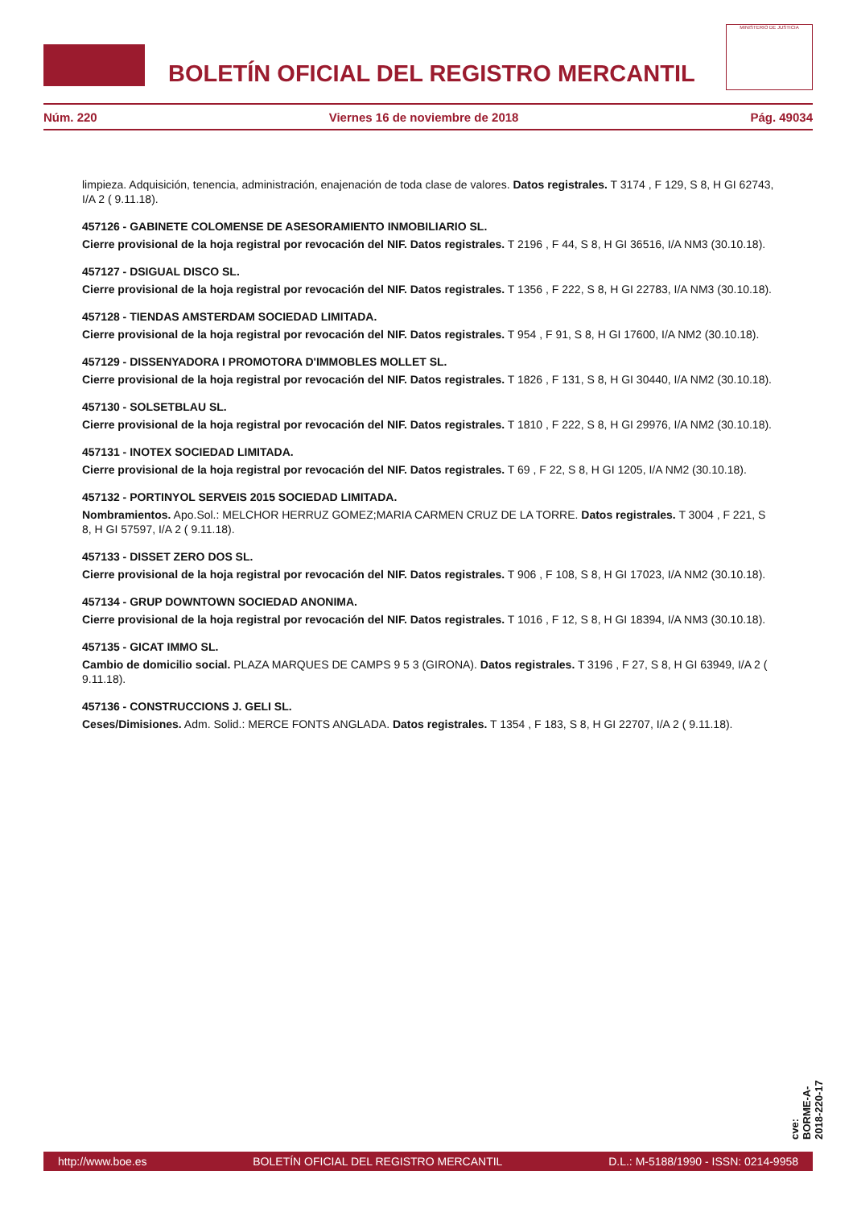BOLETÍN OFICIAL DEL REGISTRO MERCANTIL
MINISTERIO DE JUSTICIA
Núm. 220 Viernes 16 de noviembre de 2018 Pág. 49034
limpieza. Adquisición, tenencia, administración, enajenación de toda clase de valores. Datos registrales. T 3174 , F 129, S 8, H GI 62743, I/A 2 ( 9.11.18).
457126 - GABINETE COLOMENSE DE ASESORAMIENTO INMOBILIARIO SL.
Cierre provisional de la hoja registral por revocación del NIF. Datos registrales. T 2196 , F 44, S 8, H GI 36516, I/A NM3 (30.10.18).
457127 - DSIGUAL DISCO SL.
Cierre provisional de la hoja registral por revocación del NIF. Datos registrales. T 1356 , F 222, S 8, H GI 22783, I/A NM3 (30.10.18).
457128 - TIENDAS AMSTERDAM SOCIEDAD LIMITADA.
Cierre provisional de la hoja registral por revocación del NIF. Datos registrales. T 954 , F 91, S 8, H GI 17600, I/A NM2 (30.10.18).
457129 - DISSENYADORA I PROMOTORA D'IMMOBLES MOLLET SL.
Cierre provisional de la hoja registral por revocación del NIF. Datos registrales. T 1826 , F 131, S 8, H GI 30440, I/A NM2 (30.10.18).
457130 - SOLSETBLAU SL.
Cierre provisional de la hoja registral por revocación del NIF. Datos registrales. T 1810 , F 222, S 8, H GI 29976, I/A NM2 (30.10.18).
457131 - INOTEX SOCIEDAD LIMITADA.
Cierre provisional de la hoja registral por revocación del NIF. Datos registrales. T 69 , F 22, S 8, H GI 1205, I/A NM2 (30.10.18).
457132 - PORTINYOL SERVEIS 2015 SOCIEDAD LIMITADA.
Nombramientos. Apo.Sol.: MELCHOR HERRUZ GOMEZ;MARIA CARMEN CRUZ DE LA TORRE. Datos registrales. T 3004 , F 221, S 8, H GI 57597, I/A 2 ( 9.11.18).
457133 - DISSET ZERO DOS SL.
Cierre provisional de la hoja registral por revocación del NIF. Datos registrales. T 906 , F 108, S 8, H GI 17023, I/A NM2 (30.10.18).
457134 - GRUP DOWNTOWN SOCIEDAD ANONIMA.
Cierre provisional de la hoja registral por revocación del NIF. Datos registrales. T 1016 , F 12, S 8, H GI 18394, I/A NM3 (30.10.18).
457135 - GICAT IMMO SL.
Cambio de domicilio social. PLAZA MARQUES DE CAMPS 9 5 3 (GIRONA). Datos registrales. T 3196 , F 27, S 8, H GI 63949, I/A 2 ( 9.11.18).
457136 - CONSTRUCCIONS J. GELI SL.
Ceses/Dimisiones. Adm. Solid.: MERCE FONTS ANGLADA. Datos registrales. T 1354 , F 183, S 8, H GI 22707, I/A 2 ( 9.11.18).
cve: BORME-A-2018-220-17
http://www.boe.es BOLETÍN OFICIAL DEL REGISTRO MERCANTIL D.L.: M-5188/1990 - ISSN: 0214-9958